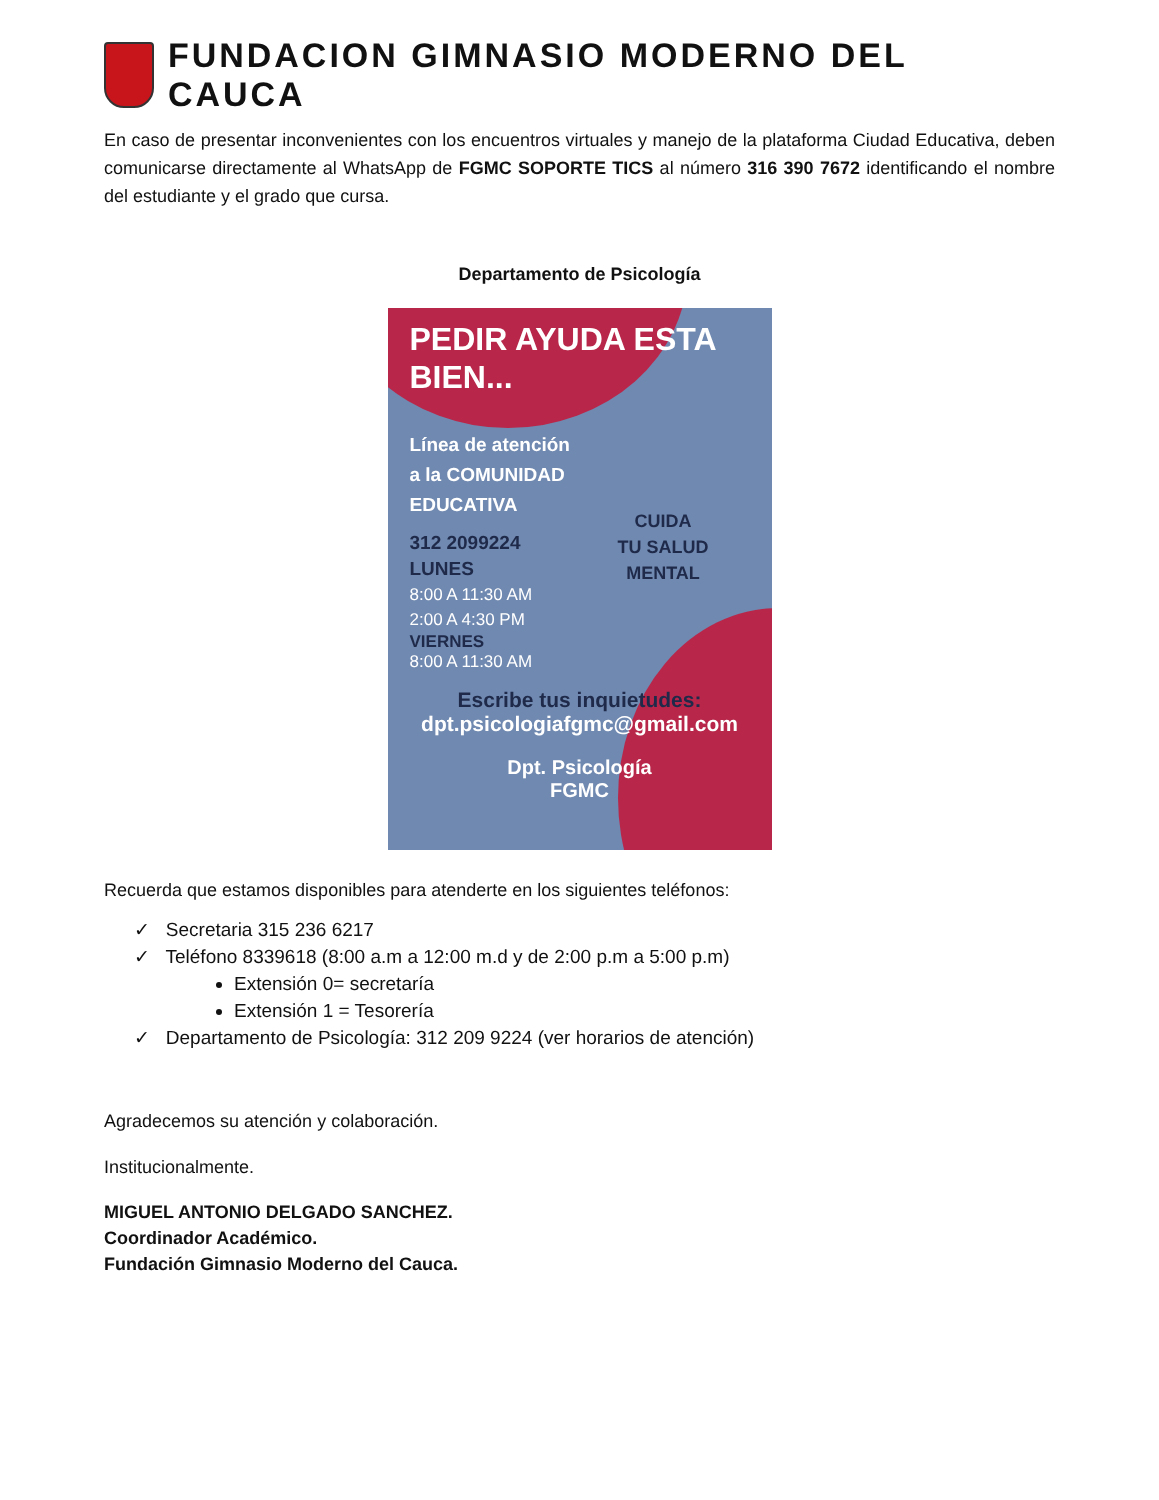FUNDACION GIMNASIO MODERNO DEL CAUCA
En caso de presentar inconvenientes con los encuentros virtuales y manejo de la plataforma Ciudad Educativa, deben comunicarse directamente al WhatsApp de FGMC SOPORTE TICS al número 316 390 7672 identificando el nombre del estudiante y el grado que cursa.
Departamento de Psicología
PEDIR AYUDA ESTA BIEN...
Línea de atención
a la COMUNIDAD
EDUCATIVA
312 2099224
LUNES
8:00 A 11:30 AM
2:00 A 4:30 PM
VIERNES
8:00 A 11:30 AM
CUIDA
TU SALUD
MENTAL
Escribe tus inquietudes:
dpt.psicologiafgmc@gmail.com
Dpt. Psicología
FGMC
Recuerda que estamos disponibles para atenderte en los siguientes teléfonos:
✓ Secretaria 315 236 6217
✓ Teléfono 8339618 (8:00 a.m a 12:00 m.d y de 2:00 p.m a 5:00 p.m)
Extensión 0= secretaría
Extensión 1 = Tesorería
✓ Departamento de Psicología: 312 209 9224 (ver horarios de atención)
Agradecemos su atención y colaboración.
Institucionalmente.
MIGUEL ANTONIO DELGADO SANCHEZ.
Coordinador Académico.
Fundación Gimnasio Moderno del Cauca.